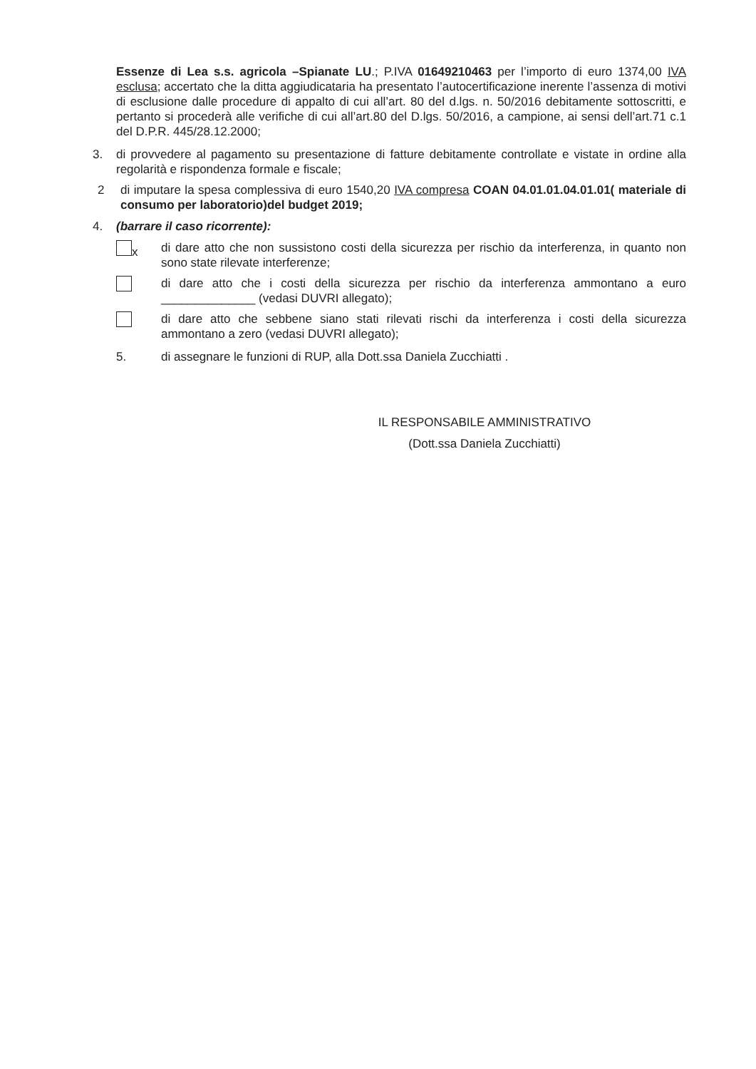Essenze di Lea s.s. agricola –Spianate LU.; P.IVA 01649210463 per l’importo di euro 1374,00 IVA esclusa; accertato che la ditta aggiudicataria ha presentato l’autocertificazione inerente l’assenza di motivi di esclusione dalle procedure di appalto di cui all’art. 80 del d.lgs. n. 50/2016 debitamente sottoscritti, e pertanto si procederà alle verifiche di cui all’art.80 del D.lgs. 50/2016, a campione, ai sensi dell’art.71 c.1 del D.P.R. 445/28.12.2000;
3. di provvedere al pagamento su presentazione di fatture debitamente controllate e vistate in ordine alla regolarità e rispondenza formale e fiscale;
2 di imputare la spesa complessiva di euro 1540,20 IVA compresa COAN 04.01.01.04.01.01( materiale di consumo per laboratorio)del budget 2019;
4. (barrare il caso ricorrente):
x di dare atto che non sussistono costi della sicurezza per rischio da interferenza, in quanto non sono state rilevate interferenze;
di dare atto che i costi della sicurezza per rischio da interferenza ammontano a euro ______________ (vedasi DUVRI allegato);
di dare atto che sebbene siano stati rilevati rischi da interferenza i costi della sicurezza ammontano a zero (vedasi DUVRI allegato);
5. di assegnare le funzioni di RUP, alla Dott.ssa Daniela Zucchiatti .
IL RESPONSABILE AMMINISTRATIVO
(Dott.ssa Daniela Zucchiatti)